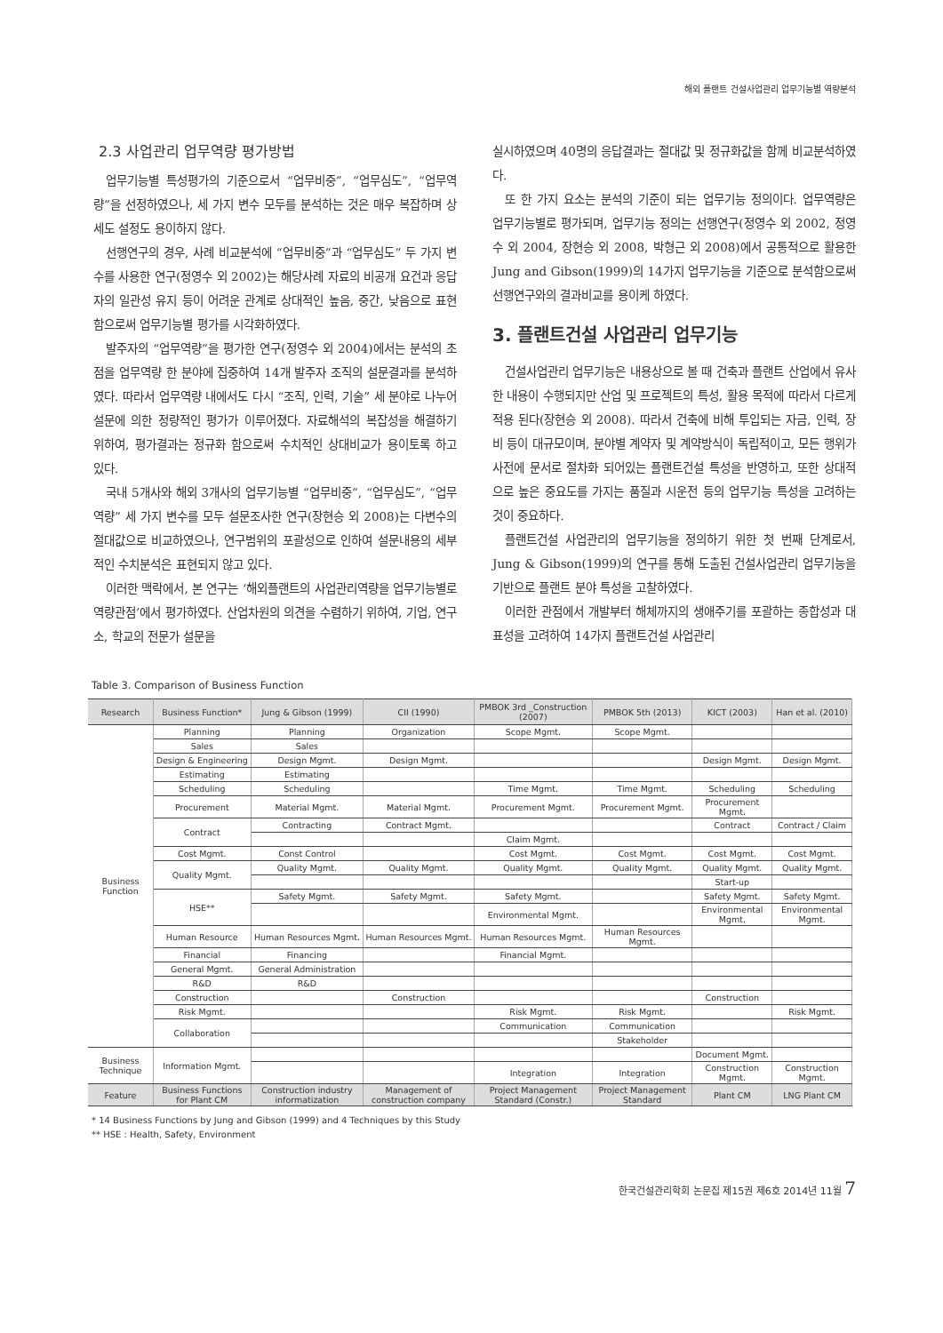해외 플랜트 건설사업관리 업무기능별 역량분석
2.3 사업관리 업무역량 평가방법
업무기능별 특성평가의 기준으로서 “업무비중”, “업무심도”, “업무역량”을 선정하였으나, 세 가지 변수 모두를 분석하는 것은 매우 복잡하며 상세도 설정도 용이하지 않다.
선행연구의 경우, 사례 비교분석에 “업무비중”과 “업무심도” 두 가지 변수를 사용한 연구(정영수 외 2002)는 해당사례 자료의 비공개 요건과 응답자의 일관성 유지 등이 어려운 관계로 상대적인 높음, 중간, 낮음으로 표현함으로써 업무기능별 평가를 시각화하였다.
발주자의 “업무역량”을 평가한 연구(정영수 외 2004)에서는 분석의 초점을 업무역량 한 분야에 집중하여 14개 발주자 조직의 설문결과를 분석하였다. 따라서 업무역량 내에서도 다시 “조직, 인력, 기술” 세 분야로 나누어 설문에 의한 정량적인 평가가 이루어졌다. 자료해석의 복잡성을 해결하기 위하여, 평가결과는 정규화 함으로써 수치적인 상대비교가 용이토록 하고 있다.
국내 5개사와 해외 3개사의 업무기능별 “업무비중”, “업무심도”, “업무역량” 세 가지 변수를 모두 설문조사한 연구(장현승 외 2008)는 다변수의 절대값으로 비교하였으나, 연구범위의 포괄성으로 인하여 설문내용의 세부적인 수치분석은 표현되지 않고 있다.
이러한 맥락에서, 본 연구는 ‘해외플랜트의 사업관리역량을 업무기능별로 역량관점’에서 평가하였다. 산업차원의 의견을 수렴하기 위하여, 기업, 연구소, 학교의 전문가 설문을
실시하였으며 40명의 응답결과는 절대값 및 정규화값을 함께 비교분석하였다.
또 한 가지 요소는 분석의 기준이 되는 업무기능 정의이다. 업무역량은 업무기능별로 평가되며, 업무기능 정의는 선행연구(정영수 외 2002, 정영수 외 2004, 장현승 외 2008, 박형근 외 2008)에서 공통적으로 활용한 Jung and Gibson(1999)의 14가지 업무기능을 기준으로 분석함으로써 선행연구와의 결과비교를 용이케 하였다.
3. 플랜트건설 사업관리 업무기능
건설사업관리 업무기능은 내용상으로 볼 때 건축과 플랜트 산업에서 유사한 내용이 수행되지만 산업 및 프로젝트의 특성, 활용 목적에 따라서 다르게 적용 된다(장현승 외 2008). 따라서 건축에 비해 투입되는 자금, 인력, 장비 등이 대규모이며, 분야별 계약자 및 계약방식이 독립적이고, 모든 행위가 사전에 문서로 절차화 되어있는 플랜트건설 특성을 반영하고, 또한 상대적으로 높은 중요도를 가지는 품질과 시운전 등의 업무기능 특성을 고려하는 것이 중요하다.
플랜트건설 사업관리의 업무기능을 정의하기 위한 첫 번째 단계로서, Jung & Gibson(1999)의 연구를 통해 도출된 건설사업관리 업무기능을 기반으로 플랜트 분야 특성을 고찰하였다.
이러한 관점에서 개발부터 해체까지의 생애주기를 포괄하는 종합성과 대표성을 고려하여 14가지 플랜트건설 사업관리
Table 3. Comparison of Business Function
| Research | Business Function* | Jung & Gibson (1999) | CII (1990) | PMBOK 3rd _Construction (2007) | PMBOK 5th (2013) | KICT (2003) | Han et al. (2010) |
| --- | --- | --- | --- | --- | --- | --- | --- |
| Business Function | Planning | Planning | Organization | Scope Mgmt. | Scope Mgmt. | | |
| | Sales | Sales | | | | | |
| | Design & Engineering | Design Mgmt. | Design Mgmt. | | | Design Mgmt. | Design Mgmt. |
| | Estimating | Estimating | | | | | |
| | Scheduling | Scheduling | | Time Mgmt. | Time Mgmt. | Scheduling | Scheduling |
| | Procurement | Material Mgmt. | Material Mgmt. | Procurement Mgmt. | Procurement Mgmt. | Procurement Mgmt. | |
| | Contract | Contracting | Contract Mgmt. | | | Contract | Contract / Claim |
| | | | | Claim Mgmt. | | | |
| | Cost Mgmt. | Const Control | | Cost Mgmt. | Cost Mgmt. | Cost Mgmt. | Cost Mgmt. |
| | Quality Mgmt. | Quality Mgmt. | Quality Mgmt. | Quality Mgmt. | Quality Mgmt. | Quality Mgmt. | Quality Mgmt. |
| | | | | | | Start-up | |
| | HSE** | Safety Mgmt. | Safety Mgmt. | Safety Mgmt. | | Safety Mgmt. | Safety Mgmt. |
| | | | | Environmental Mgmt. | | Environmental Mgmt. | Environmental Mgmt. |
| | Human Resource | Human Resources Mgmt. | Human Resources Mgmt. | Human Resources Mgmt. | Human Resources Mgmt. | | |
| | Financial | Financing | | Financial Mgmt. | | | |
| | General Mgmt. | General Administration | | | | | |
| | R&D | R&D | | | | | |
| | Construction | | Construction | | | Construction | |
| | Risk Mgmt. | | | Risk Mgmt. | Risk Mgmt. | | Risk Mgmt. |
| | Collaboration | | | Communication | Communication | | |
| | | | | | Stakeholder | | |
| Business Technique | Information Mgmt. | | | | | Document Mgmt. | |
| | | | | Integration | Integration | Construction Mgmt. | Construction Mgmt. |
| Feature | Business Functions for Plant CM | Construction industry informatization | Management of construction company | Project Management Standard (Constr.) | Project Management Standard | Plant CM | LNG Plant CM |
* 14 Business Functions by Jung and Gibson (1999) and 4 Techniques by this Study
** HSE : Health, Safety, Environment
한국건설관리학회 논문집 제15권 제6호 2014년 11월 7